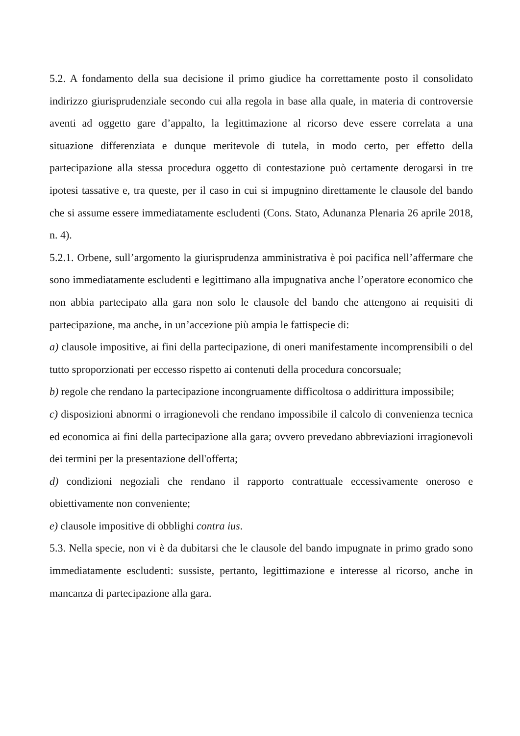5.2. A fondamento della sua decisione il primo giudice ha correttamente posto il consolidato indirizzo giurisprudenziale secondo cui alla regola in base alla quale, in materia di controversie aventi ad oggetto gare d’appalto, la legittimazione al ricorso deve essere correlata a una situazione differenziata e dunque meritevole di tutela, in modo certo, per effetto della partecipazione alla stessa procedura oggetto di contestazione può certamente derogarsi in tre ipotesi tassative e, tra queste, per il caso in cui si impugnino direttamente le clausole del bando che si assume essere immediatamente escludenti (Cons. Stato, Adunanza Plenaria 26 aprile 2018, n. 4).
5.2.1. Orbene, sull’argomento la giurisprudenza amministrativa è poi pacifica nell’affermare che sono immediatamente escludenti e legittimano alla impugnativa anche l’operatore economico che non abbia partecipato alla gara non solo le clausole del bando che attengono ai requisiti di partecipazione, ma anche, in un’accezione più ampia le fattispecie di:
a) clausole impositive, ai fini della partecipazione, di oneri manifestamente incomprensibili o del tutto sproporzionati per eccesso rispetto ai contenuti della procedura concorsuale;
b) regole che rendano la partecipazione incongruamente difficoltosa o addirittura impossibile;
c) disposizioni abnormi o irragionevoli che rendano impossibile il calcolo di convenienza tecnica ed economica ai fini della partecipazione alla gara; ovvero prevedano abbreviazioni irragionevoli dei termini per la presentazione dell'offerta;
d) condizioni negoziali che rendano il rapporto contrattuale eccessivamente oneroso e obiettivamente non conveniente;
e) clausole impositive di obblighi contra ius.
5.3. Nella specie, non vi è da dubitarsi che le clausole del bando impugnate in primo grado sono immediatamente escludenti: sussiste, pertanto, legittimazione e interesse al ricorso, anche in mancanza di partecipazione alla gara.